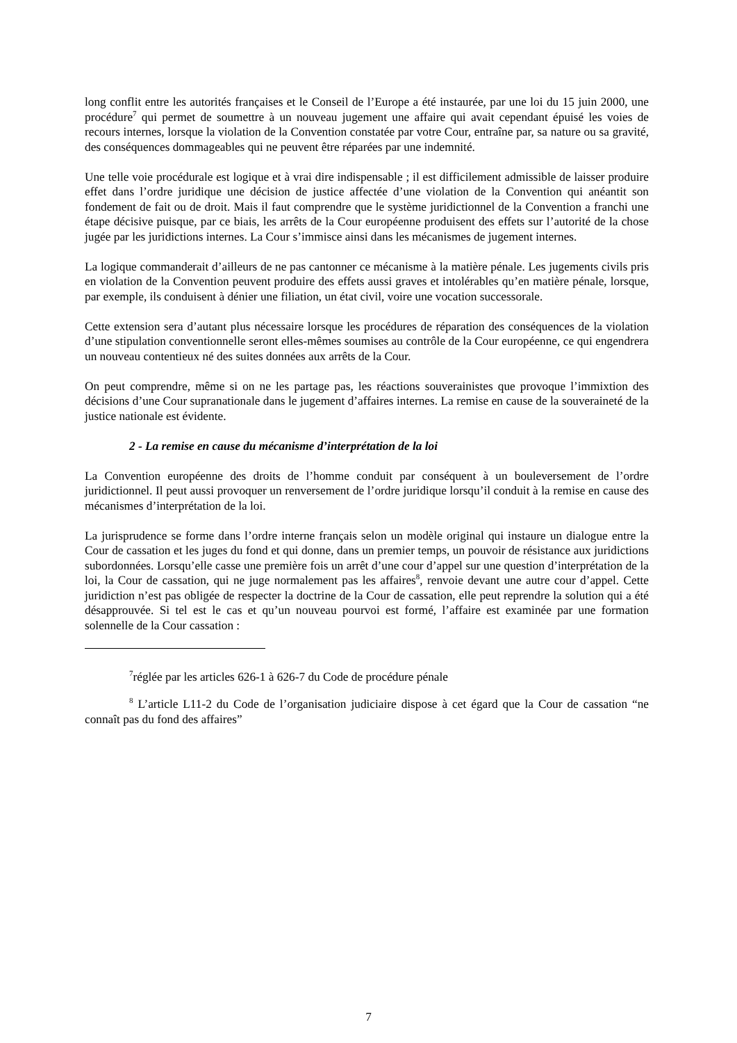long conflit entre les autorités françaises et le Conseil de l’Europe a été instaurée, par une loi du 15 juin 2000, une procédure<sup>7</sup> qui permet de soumettre à un nouveau jugement une affaire qui avait cependant épuisé les voies de recours internes, lorsque la violation de la Convention constatée par votre Cour, entraîne par, sa nature ou sa gravité, des conséquences dommageables qui ne peuvent être réparées par une indemnité.
Une telle voie procédurale est logique et à vrai dire indispensable ; il est difficilement admissible de laisser produire effet dans l’ordre juridique une décision de justice affectée d’une violation de la Convention qui anéantit son fondement de fait ou de droit. Mais il faut comprendre que le système juridictionnel de la Convention a franchi une étape décisive puisque, par ce biais, les arrêts de la Cour européenne produisent des effets sur l’autorité de la chose jugée par les juridictions internes. La Cour s’immisce ainsi dans les mécanismes de jugement internes.
La logique commanderait d’ailleurs de ne pas cantonner ce mécanisme à la matière pénale. Les jugements civils pris en violation de la Convention peuvent produire des effets aussi graves et intolérables qu’en matière pénale, lorsque, par exemple, ils conduisent à dénier une filiation, un état civil, voire une vocation successorale.
Cette extension sera d’autant plus nécessaire lorsque les procédures de réparation des conséquences de la violation d’une stipulation conventionnelle seront elles-mêmes soumises au contrôle de la Cour européenne, ce qui engendrera un nouveau contentieux né des suites données aux arrêts de la Cour.
On peut comprendre, même si on ne les partage pas, les réactions souverainistes que provoque l’immixtion des décisions d’une Cour supranationale dans le jugement d’affaires internes. La remise en cause de la souveraineté de la justice nationale est évidente.
2 - La remise en cause du mécanisme d’interprétation de la loi
La Convention européenne des droits de l’homme conduit par conséquent à un bouleversement de l’ordre juridictionnel. Il peut aussi provoquer un renversement de l’ordre juridique lorsqu’il conduit à la remise en cause des mécanismes d’interprétation de la loi.
La jurisprudence se forme dans l’ordre interne français selon un modèle original qui instaure un dialogue entre la Cour de cassation et les juges du fond et qui donne, dans un premier temps, un pouvoir de résistance aux juridictions subordonnées. Lorsqu’elle casse une première fois un arrêt d’une cour d’appel sur une question d’interprétation de la loi, la Cour de cassation, qui ne juge normalement pas les affaires<sup>8</sup>, renvoie devant une autre cour d’appel. Cette juridiction n’est pas obligée de respecter la doctrine de la Cour de cassation, elle peut reprendre la solution qui a été désapprouvée. Si tel est le cas et qu’un nouveau pourvoi est formé, l’affaire est examinée par une formation solennelle de la Cour cassation :
<sup>7</sup> réglée par les articles 626-1 à 626-7 du Code de procédure pénale
<sup>8</sup> L’article L11-2 du Code de l’organisation judiciaire dispose à cet égard que la Cour de cassation “ne connaît pas du fond des affaires”
7